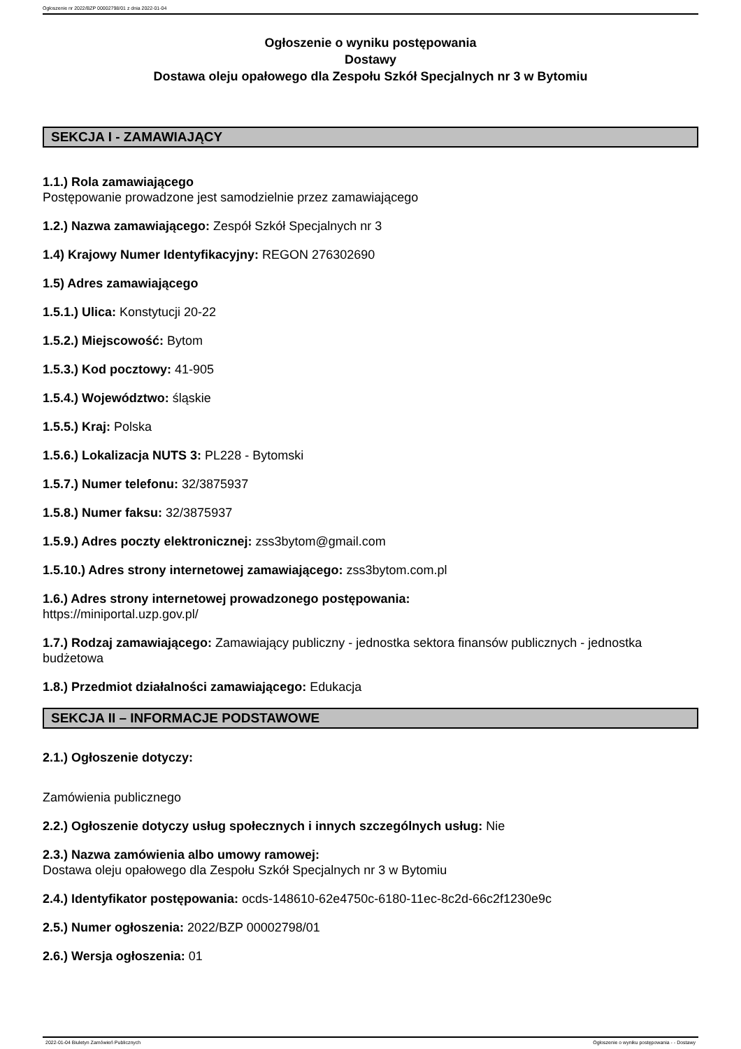Ogłoszenie nr 2022/BZP 00002798/01 z dnia 2022-01-04
Ogłoszenie o wyniku postępowania
Dostawy
Dostawa oleju opałowego dla Zespołu Szkół Specjalnych nr 3 w Bytomiu
SEKCJA I - ZAMAWIAJĄCY
1.1.) Rola zamawiającego
Postępowanie prowadzone jest samodzielnie przez zamawiającego
1.2.) Nazwa zamawiającego: Zespół Szkół Specjalnych nr 3
1.4) Krajowy Numer Identyfikacyjny: REGON 276302690
1.5) Adres zamawiającego
1.5.1.) Ulica: Konstytucji 20-22
1.5.2.) Miejscowość: Bytom
1.5.3.) Kod pocztowy: 41-905
1.5.4.) Województwo: śląskie
1.5.5.) Kraj: Polska
1.5.6.) Lokalizacja NUTS 3: PL228 - Bytomski
1.5.7.) Numer telefonu: 32/3875937
1.5.8.) Numer faksu: 32/3875937
1.5.9.) Adres poczty elektronicznej: zss3bytom@gmail.com
1.5.10.) Adres strony internetowej zamawiającego: zss3bytom.com.pl
1.6.) Adres strony internetowej prowadzonego postępowania:
https://miniportal.uzp.gov.pl/
1.7.) Rodzaj zamawiającego: Zamawiający publiczny - jednostka sektora finansów publicznych - jednostka budżetowa
1.8.) Przedmiot działalności zamawiającego: Edukacja
SEKCJA II – INFORMACJE PODSTAWOWE
2.1.) Ogłoszenie dotyczy:
Zamówienia publicznego
2.2.) Ogłoszenie dotyczy usług społecznych i innych szczególnych usług: Nie
2.3.) Nazwa zamówienia albo umowy ramowej:
Dostawa oleju opałowego dla Zespołu Szkół Specjalnych nr 3 w Bytomiu
2.4.) Identyfikator postępowania: ocds-148610-62e4750c-6180-11ec-8c2d-66c2f1230e9c
2.5.) Numer ogłoszenia: 2022/BZP 00002798/01
2.6.) Wersja ogłoszenia: 01
2022-01-04 Biuletyn Zamówień Publicznych Ogłoszenie o wyniku postępowania - - Dostawy